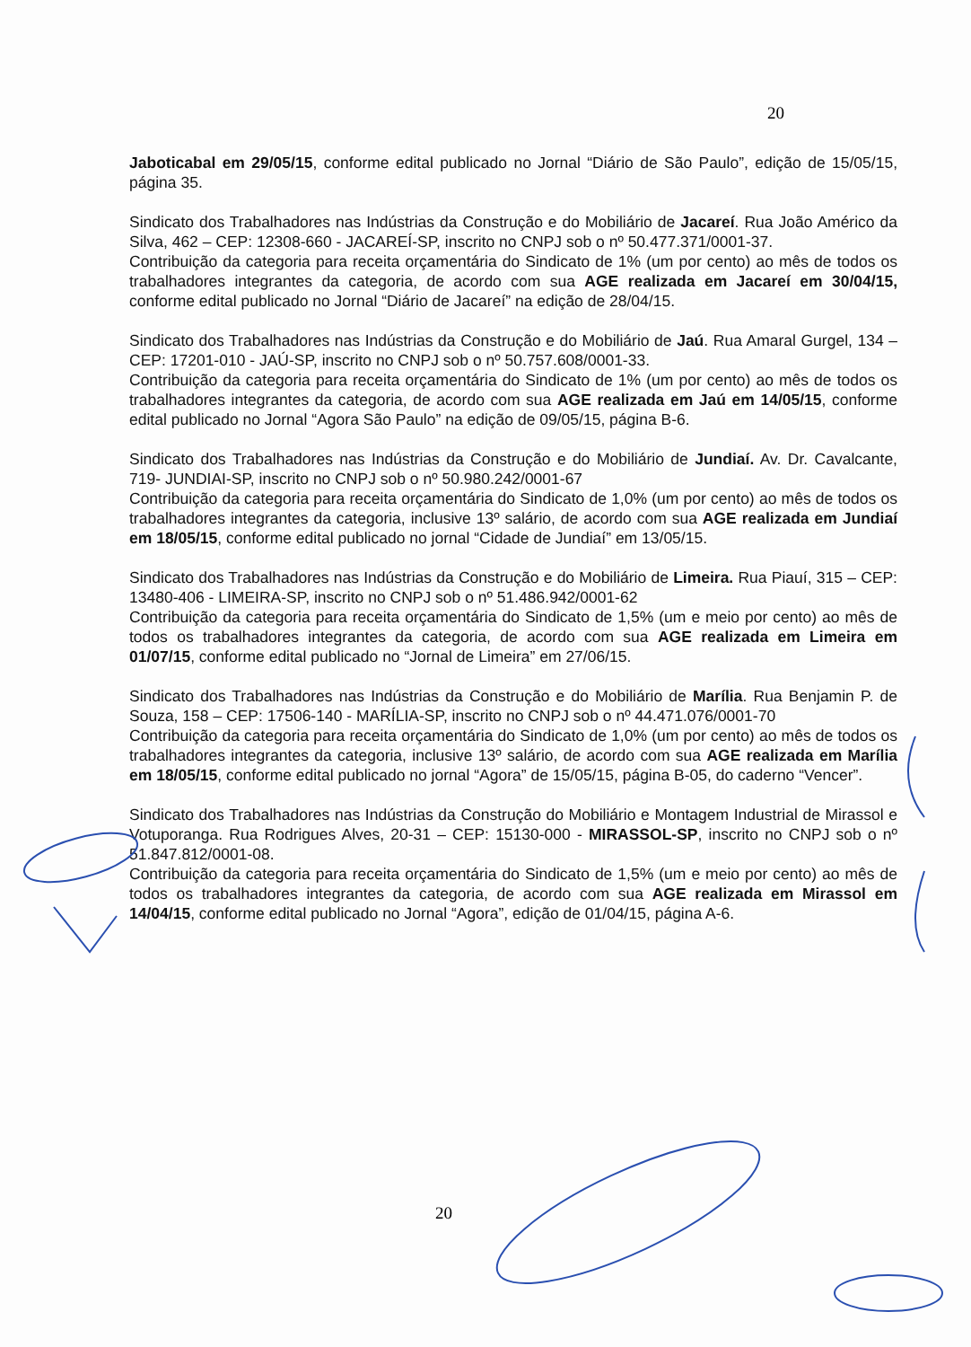20
Jaboticabal em 29/05/15, conforme edital publicado no Jornal “Diário de São Paulo”, edição de 15/05/15, página 35.
Sindicato dos Trabalhadores nas Indústrias da Construção e do Mobiliário de Jacareí. Rua João Américo da Silva, 462 – CEP: 12308-660 - JACAREÍ-SP, inscrito no CNPJ sob o nº 50.477.371/0001-37.
Contribuição da categoria para receita orçamentária do Sindicato de 1% (um por cento) ao mês de todos os trabalhadores integrantes da categoria, de acordo com sua AGE realizada em Jacareí em 30/04/15, conforme edital publicado no Jornal “Diário de Jacareí” na edição de 28/04/15.
Sindicato dos Trabalhadores nas Indústrias da Construção e do Mobiliário de Jaú. Rua Amaral Gurgel, 134 – CEP: 17201-010 - JAÚ-SP, inscrito no CNPJ sob o nº 50.757.608/0001-33.
Contribuição da categoria para receita orçamentária do Sindicato de 1% (um por cento) ao mês de todos os trabalhadores integrantes da categoria, de acordo com sua AGE realizada em Jaú em 14/05/15, conforme edital publicado no Jornal “Agora São Paulo” na edição de 09/05/15, página B-6.
Sindicato dos Trabalhadores nas Indústrias da Construção e do Mobiliário de Jundiaí. Av. Dr. Cavalcante, 719- JUNDIAI-SP, inscrito no CNPJ sob o nº 50.980.242/0001-67
Contribuição da categoria para receita orçamentária do Sindicato de 1,0% (um por cento) ao mês de todos os trabalhadores integrantes da categoria, inclusive 13º salário, de acordo com sua AGE realizada em Jundiaí em 18/05/15, conforme edital publicado no jornal “Cidade de Jundiaí” em 13/05/15.
Sindicato dos Trabalhadores nas Indústrias da Construção e do Mobiliário de Limeira. Rua Piauí, 315 – CEP: 13480-406 - LIMEIRA-SP, inscrito no CNPJ sob o nº 51.486.942/0001-62
Contribuição da categoria para receita orçamentária do Sindicato de 1,5% (um e meio por cento) ao mês de todos os trabalhadores integrantes da categoria, de acordo com sua AGE realizada em Limeira em 01/07/15, conforme edital publicado no “Jornal de Limeira” em 27/06/15.
Sindicato dos Trabalhadores nas Indústrias da Construção e do Mobiliário de Marília. Rua Benjamin P. de Souza, 158 – CEP: 17506-140 - MARÍLIA-SP, inscrito no CNPJ sob o nº 44.471.076/0001-70
Contribuição da categoria para receita orçamentária do Sindicato de 1,0% (um por cento) ao mês de todos os trabalhadores integrantes da categoria, inclusive 13º salário, de acordo com sua AGE realizada em Marília em 18/05/15, conforme edital publicado no jornal “Agora” de 15/05/15, página B-05, do caderno “Vencer”.
Sindicato dos Trabalhadores nas Indústrias da Construção do Mobiliário e Montagem Industrial de Mirassol e Votuporanga. Rua Rodrigues Alves, 20-31 – CEP: 15130-000 - MIRASSOL-SP, inscrito no CNPJ sob o nº 51.847.812/0001-08.
Contribuição da categoria para receita orçamentária do Sindicato de 1,5% (um e meio por cento) ao mês de todos os trabalhadores integrantes da categoria, de acordo com sua AGE realizada em Mirassol em 14/04/15, conforme edital publicado no Jornal “Agora”, edição de 01/04/15, página A-6.
20